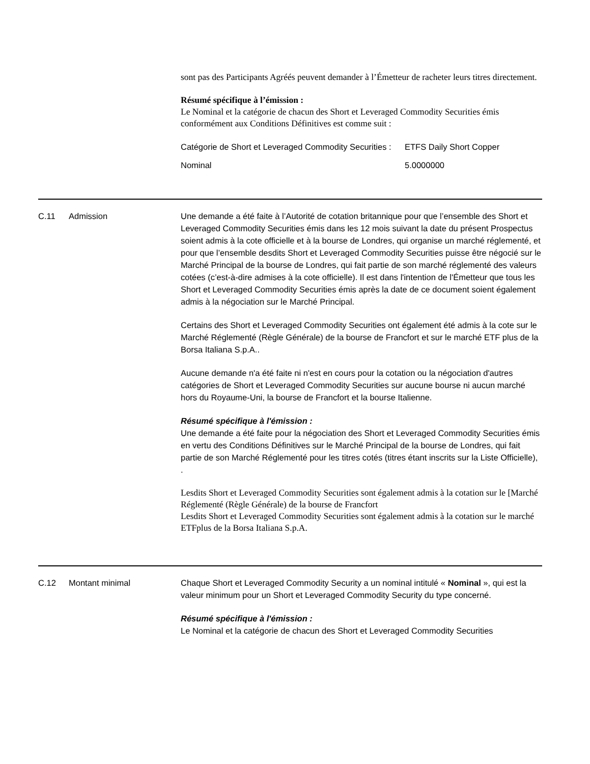sont pas des Participants Agréés peuvent demander à l’Émetteur de racheter leurs titres directement.
Résumé spécifique à l’émission :
Le Nominal et la catégorie de chacun des Short et Leveraged Commodity Securities émis conformément aux Conditions Définitives est comme suit :
| Catégorie de Short et Leveraged Commodity Securities : | ETFS Daily Short Copper |
| Nominal | 5.0000000 |
C.11 Admission Une demande a été faite à l’Autorité de cotation britannique pour que l’ensemble des Short et Leveraged Commodity Securities émis dans les 12 mois suivant la date du présent Prospectus soient admis à la cote officielle et à la bourse de Londres, qui organise un marché réglementé, et pour que l’ensemble desdits Short et Leveraged Commodity Securities puisse être négocié sur le Marché Principal de la bourse de Londres, qui fait partie de son marché réglementé des valeurs cotées (c’est-à-dire admises à la cote officielle). Il est dans l'intention de l'Émetteur que tous les Short et Leveraged Commodity Securities émis après la date de ce document soient également admis à la négociation sur le Marché Principal.
Certains des Short et Leveraged Commodity Securities ont également été admis à la cote sur le Marché Réglementé (Règle Générale) de la bourse de Francfort et sur le marché ETF plus de la Borsa Italiana S.p.A..
Aucune demande n'a été faite ni n'est en cours pour la cotation ou la négociation d'autres catégories de Short et Leveraged Commodity Securities sur aucune bourse ni aucun marché hors du Royaume-Uni, la bourse de Francfort et la bourse Italienne.
Résumé spécifique à l'émission :
Une demande a été faite pour la négociation des Short et Leveraged Commodity Securities émis en vertu des Conditions Définitives sur le Marché Principal de la bourse de Londres, qui fait partie de son Marché Réglementé pour les titres cotés (titres étant inscrits sur la Liste Officielle), .
Lesdits Short et Leveraged Commodity Securities sont également admis à la cotation sur le [Marché Réglementé (Règle Générale) de la bourse de Francfort
Lesdits Short et Leveraged Commodity Securities sont également admis à la cotation sur le marché ETFplus de la Borsa Italiana S.p.A.
C.12 Montant minimal Chaque Short et Leveraged Commodity Security a un nominal intitulé « Nominal », qui est la valeur minimum pour un Short et Leveraged Commodity Security du type concerné.
Résumé spécifique à l'émission :
Le Nominal et la catégorie de chacun des Short et Leveraged Commodity Securities